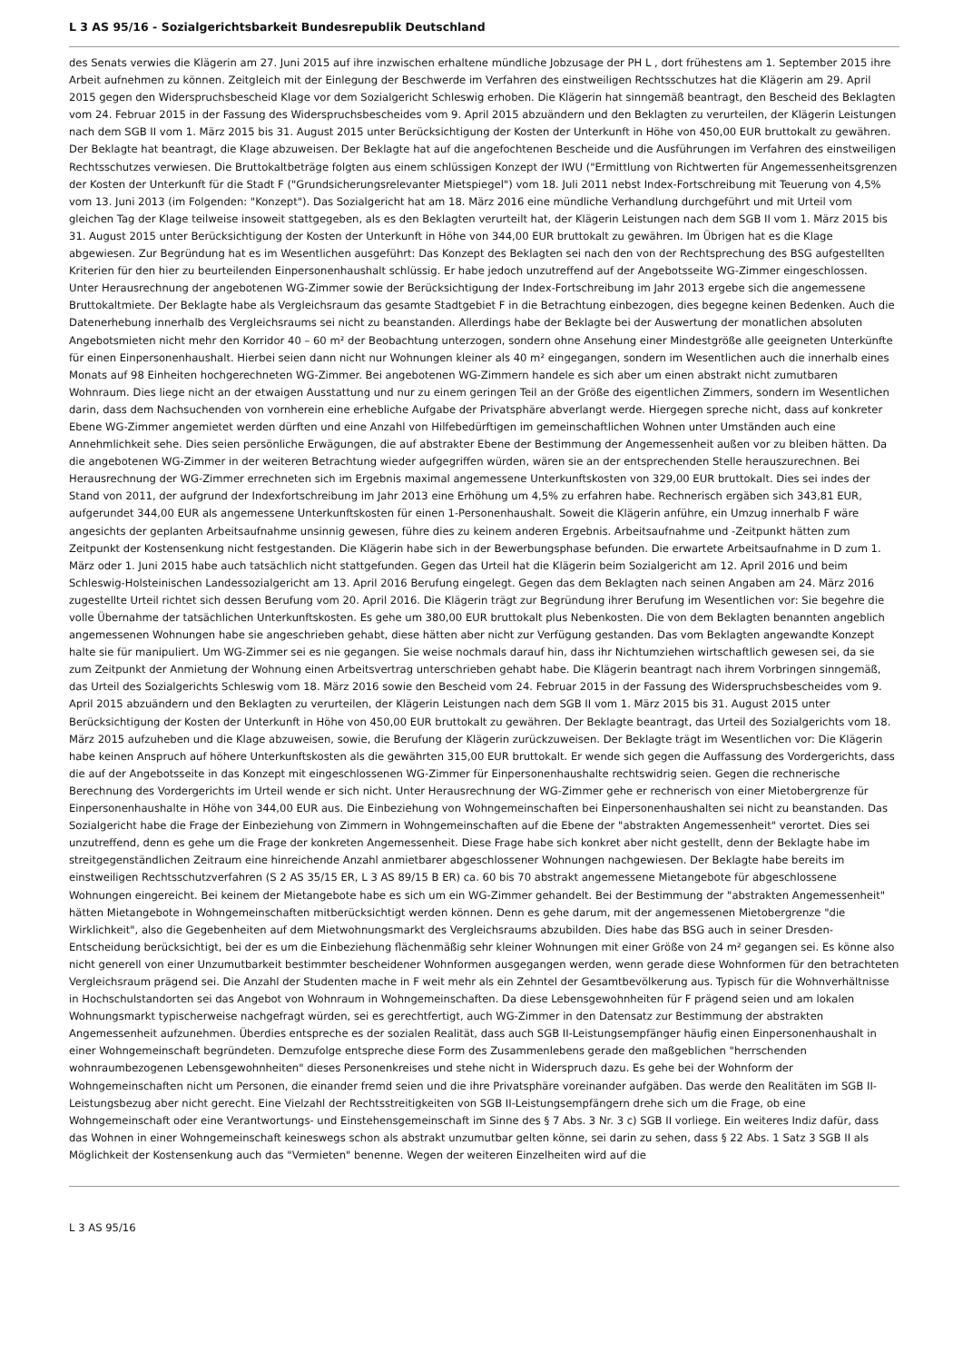L 3 AS 95/16 - Sozialgerichtsbarkeit Bundesrepublik Deutschland
des Senats verwies die Klägerin am 27. Juni 2015 auf ihre inzwischen erhaltene mündliche Jobzusage der PH L , dort frühestens am 1. September 2015 ihre Arbeit aufnehmen zu können. Zeitgleich mit der Einlegung der Beschwerde im Verfahren des einstweiligen Rechtsschutzes hat die Klägerin am 29. April 2015 gegen den Widerspruchsbescheid Klage vor dem Sozialgericht Schleswig erhoben. Die Klägerin hat sinngemäß beantragt, den Bescheid des Beklagten vom 24. Februar 2015 in der Fassung des Widerspruchsbescheides vom 9. April 2015 abzuändern und den Beklagten zu verurteilen, der Klägerin Leistungen nach dem SGB II vom 1. März 2015 bis 31. August 2015 unter Berücksichtigung der Kosten der Unterkunft in Höhe von 450,00 EUR bruttokalt zu gewähren. Der Beklagte hat beantragt, die Klage abzuweisen. Der Beklagte hat auf die angefochtenen Bescheide und die Ausführungen im Verfahren des einstweiligen Rechtsschutzes verwiesen. Die Bruttokaltbeträge folgten aus einem schlüssigen Konzept der IWU ("Ermittlung von Richtwerten für Angemessenheitsgrenzen der Kosten der Unterkunft für die Stadt F ("Grundsicherungsrelevanter Mietspiegel") vom 18. Juli 2011 nebst Index-Fortschreibung mit Teuerung von 4,5% vom 13. Juni 2013 (im Folgenden: "Konzept"). Das Sozialgericht hat am 18. März 2016 eine mündliche Verhandlung durchgeführt und mit Urteil vom gleichen Tag der Klage teilweise insoweit stattgegeben, als es den Beklagten verurteilt hat, der Klägerin Leistungen nach dem SGB II vom 1. März 2015 bis 31. August 2015 unter Berücksichtigung der Kosten der Unterkunft in Höhe von 344,00 EUR bruttokalt zu gewähren. Im Übrigen hat es die Klage abgewiesen. Zur Begründung hat es im Wesentlichen ausgeführt: Das Konzept des Beklagten sei nach den von der Rechtsprechung des BSG aufgestellten Kriterien für den hier zu beurteilenden Einpersonenhaushalt schlüssig. Er habe jedoch unzutreffend auf der Angebotsseite WG-Zimmer eingeschlossen. Unter Herausrechnung der angebotenen WG-Zimmer sowie der Berücksichtigung der Index-Fortschreibung im Jahr 2013 ergebe sich die angemessene Bruttokaltmiete. Der Beklagte habe als Vergleichsraum das gesamte Stadtgebiet F in die Betrachtung einbezogen, dies begegne keinen Bedenken. Auch die Datenerhebung innerhalb des Vergleichsraums sei nicht zu beanstanden. Allerdings habe der Beklagte bei der Auswertung der monatlichen absoluten Angebotsmieten nicht mehr den Korridor 40 – 60 m² der Beobachtung unterzogen, sondern ohne Ansehung einer Mindestgröße alle geeigneten Unterkünfte für einen Einpersonenhaushalt. Hierbei seien dann nicht nur Wohnungen kleiner als 40 m² eingegangen, sondern im Wesentlichen auch die innerhalb eines Monats auf 98 Einheiten hochgerechneten WG-Zimmer. Bei angebotenen WG-Zimmern handele es sich aber um einen abstrakt nicht zumutbaren Wohnraum. Dies liege nicht an der etwaigen Ausstattung und nur zu einem geringen Teil an der Größe des eigentlichen Zimmers, sondern im Wesentlichen darin, dass dem Nachsuchenden von vornherein eine erhebliche Aufgabe der Privatsphäre abverlangt werde. Hiergegen spreche nicht, dass auf konkreter Ebene WG-Zimmer angemietet werden dürften und eine Anzahl von Hilfebedürftigen im gemeinschaftlichen Wohnen unter Umständen auch eine Annehmlichkeit sehe. Dies seien persönliche Erwägungen, die auf abstrakter Ebene der Bestimmung der Angemessenheit außen vor zu bleiben hätten. Da die angebotenen WG-Zimmer in der weiteren Betrachtung wieder aufgegriffen würden, wären sie an der entsprechenden Stelle herauszurechnen. Bei Herausrechnung der WG-Zimmer errechneten sich im Ergebnis maximal angemessene Unterkunftskosten von 329,00 EUR bruttokalt. Dies sei indes der Stand von 2011, der aufgrund der Indexfortschreibung im Jahr 2013 eine Erhöhung um 4,5% zu erfahren habe. Rechnerisch ergäben sich 343,81 EUR, aufgerundet 344,00 EUR als angemessene Unterkunftskosten für einen 1-Personenhaushalt. Soweit die Klägerin anführe, ein Umzug innerhalb F wäre angesichts der geplanten Arbeitsaufnahme unsinnig gewesen, führe dies zu keinem anderen Ergebnis. Arbeitsaufnahme und -Zeitpunkt hätten zum Zeitpunkt der Kostensenkung nicht festgestanden. Die Klägerin habe sich in der Bewerbungsphase befunden. Die erwartete Arbeitsaufnahme in D zum 1. März oder 1. Juni 2015 habe auch tatsächlich nicht stattgefunden. Gegen das Urteil hat die Klägerin beim Sozialgericht am 12. April 2016 und beim Schleswig-Holsteinischen Landessozialgericht am 13. April 2016 Berufung eingelegt. Gegen das dem Beklagten nach seinen Angaben am 24. März 2016 zugestellte Urteil richtet sich dessen Berufung vom 20. April 2016. Die Klägerin trägt zur Begründung ihrer Berufung im Wesentlichen vor: Sie begehre die volle Übernahme der tatsächlichen Unterkunftskosten. Es gehe um 380,00 EUR bruttokalt plus Nebenkosten. Die von dem Beklagten benannten angeblich angemessenen Wohnungen habe sie angeschrieben gehabt, diese hätten aber nicht zur Verfügung gestanden. Das vom Beklagten angewandte Konzept halte sie für manipuliert. Um WG-Zimmer sei es nie gegangen. Sie weise nochmals darauf hin, dass ihr Nichtumziehen wirtschaftlich gewesen sei, da sie zum Zeitpunkt der Anmietung der Wohnung einen Arbeitsvertrag unterschrieben gehabt habe. Die Klägerin beantragt nach ihrem Vorbringen sinngemäß, das Urteil des Sozialgerichts Schleswig vom 18. März 2016 sowie den Bescheid vom 24. Februar 2015 in der Fassung des Widerspruchsbescheides vom 9. April 2015 abzuändern und den Beklagten zu verurteilen, der Klägerin Leistungen nach dem SGB II vom 1. März 2015 bis 31. August 2015 unter Berücksichtigung der Kosten der Unterkunft in Höhe von 450,00 EUR bruttokalt zu gewähren. Der Beklagte beantragt, das Urteil des Sozialgerichts vom 18. März 2015 aufzuheben und die Klage abzuweisen, sowie, die Berufung der Klägerin zurückzuweisen. Der Beklagte trägt im Wesentlichen vor: Die Klägerin habe keinen Anspruch auf höhere Unterkunftskosten als die gewährten 315,00 EUR bruttokalt. Er wende sich gegen die Auffassung des Vordergerichts, dass die auf der Angebotsseite in das Konzept mit eingeschlossenen WG-Zimmer für Einpersonenhaushalte rechtswidrig seien. Gegen die rechnerische Berechnung des Vordergerichts im Urteil wende er sich nicht. Unter Herausrechnung der WG-Zimmer gehe er rechnerisch von einer Mietobergrenze für Einpersonenhaushalte in Höhe von 344,00 EUR aus. Die Einbeziehung von Wohngemeinschaften bei Einpersonenhaushalten sei nicht zu beanstanden. Das Sozialgericht habe die Frage der Einbeziehung von Zimmern in Wohngemeinschaften auf die Ebene der "abstrakten Angemessenheit" verortet. Dies sei unzutreffend, denn es gehe um die Frage der konkreten Angemessenheit. Diese Frage habe sich konkret aber nicht gestellt, denn der Beklagte habe im streitgegenständlichen Zeitraum eine hinreichende Anzahl anmietbarer abgeschlossener Wohnungen nachgewiesen. Der Beklagte habe bereits im einstweiligen Rechtsschutzverfahren (S 2 AS 35/15 ER, L 3 AS 89/15 B ER) ca. 60 bis 70 abstrakt angemessene Mietangebote für abgeschlossene Wohnungen eingereicht. Bei keinem der Mietangebote habe es sich um ein WG-Zimmer gehandelt. Bei der Bestimmung der "abstrakten Angemessenheit" hätten Mietangebote in Wohngemeinschaften mitberücksichtigt werden können. Denn es gehe darum, mit der angemessenen Mietobergrenze "die Wirklichkeit", also die Gegebenheiten auf dem Mietwohnungsmarkt des Vergleichsraums abzubilden. Dies habe das BSG auch in seiner Dresden-Entscheidung berücksichtigt, bei der es um die Einbeziehung flächenmäßig sehr kleiner Wohnungen mit einer Größe von 24 m² gegangen sei. Es könne also nicht generell von einer Unzumutbarkeit bestimmter bescheidener Wohnformen ausgegangen werden, wenn gerade diese Wohnformen für den betrachteten Vergleichsraum prägend sei. Die Anzahl der Studenten mache in F weit mehr als ein Zehntel der Gesamtbevölkerung aus. Typisch für die Wohnverhältnisse in Hochschulstandorten sei das Angebot von Wohnraum in Wohngemeinschaften. Da diese Lebensgewohnheiten für F prägend seien und am lokalen Wohnungsmarkt typischerweise nachgefragt würden, sei es gerechtfertigt, auch WG-Zimmer in den Datensatz zur Bestimmung der abstrakten Angemessenheit aufzunehmen. Überdies entspreche es der sozialen Realität, dass auch SGB II-Leistungsempfänger häufig einen Einpersonenhaushalt in einer Wohngemeinschaft begründeten. Demzufolge entspreche diese Form des Zusammenlebens gerade den maßgeblichen "herrschenden wohnraumbezogenen Lebensgewohnheiten" dieses Personenkreises und stehe nicht in Widerspruch dazu. Es gehe bei der Wohnform der Wohngemeinschaften nicht um Personen, die einander fremd seien und die ihre Privatsphäre voreinander aufgäben. Das werde den Realitäten im SGB II-Leistungsbezug aber nicht gerecht. Eine Vielzahl der Rechtsstreitigkeiten von SGB II-Leistungsempfängern drehe sich um die Frage, ob eine Wohngemeinschaft oder eine Verantwortungs- und Einstehensgemeinschaft im Sinne des § 7 Abs. 3 Nr. 3 c) SGB II vorliege. Ein weiteres Indiz dafür, dass das Wohnen in einer Wohngemeinschaft keineswegs schon als abstrakt unzumutbar gelten könne, sei darin zu sehen, dass § 22 Abs. 1 Satz 3 SGB II als Möglichkeit der Kostensenkung auch das "Vermieten" benenne. Wegen der weiteren Einzelheiten wird auf die
L 3 AS 95/16